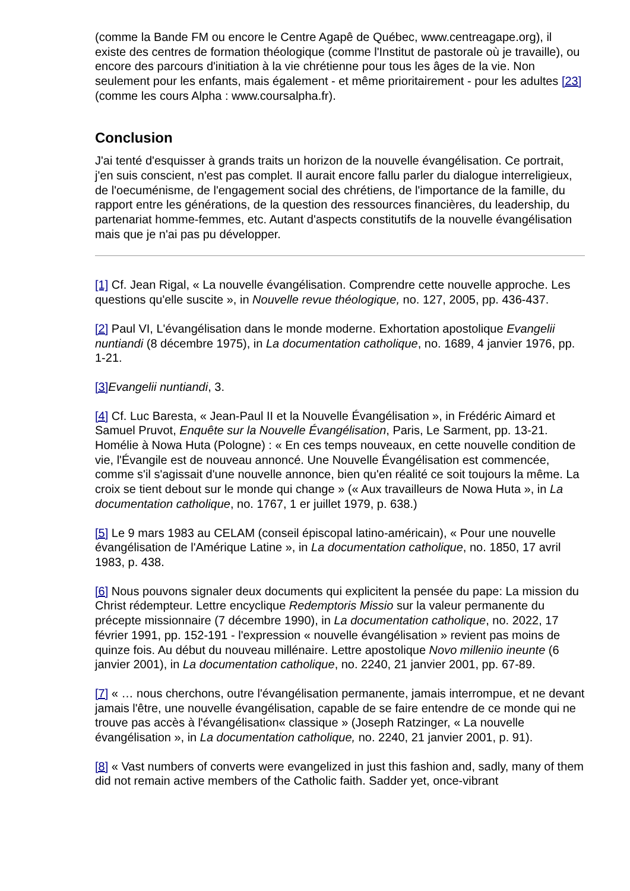(comme la Bande FM ou encore le Centre Agapê de Québec, www.centreagape.org), il existe des centres de formation théologique (comme l'Institut de pastorale où je travaille), ou encore des parcours d'initiation à la vie chrétienne pour tous les âges de la vie. Non seulement pour les enfants, mais également - et même prioritairement - pour les adultes [23] (comme les cours Alpha : www.coursalpha.fr).
Conclusion
J'ai tenté d'esquisser à grands traits un horizon de la nouvelle évangélisation. Ce portrait, j'en suis conscient, n'est pas complet. Il aurait encore fallu parler du dialogue interreligieux, de l'oecuménisme, de l'engagement social des chrétiens, de l'importance de la famille, du rapport entre les générations, de la question des ressources financières, du leadership, du partenariat homme-femmes, etc. Autant d'aspects constitutifs de la nouvelle évangélisation mais que je n'ai pas pu développer.
[1] Cf. Jean Rigal, « La nouvelle évangélisation. Comprendre cette nouvelle approche. Les questions qu'elle suscite », in Nouvelle revue théologique, no. 127, 2005, pp. 436-437.
[2] Paul VI, L'évangélisation dans le monde moderne. Exhortation apostolique Evangelii nuntiandi (8 décembre 1975), in La documentation catholique, no. 1689, 4 janvier 1976, pp. 1-21.
[3] Evangelii nuntiandi, 3.
[4] Cf. Luc Baresta, « Jean-Paul II et la Nouvelle Évangélisation », in Frédéric Aimard et Samuel Pruvot, Enquête sur la Nouvelle Évangélisation, Paris, Le Sarment, pp. 13-21. Homélie à Nowa Huta (Pologne) : « En ces temps nouveaux, en cette nouvelle condition de vie, l'Évangile est de nouveau annoncé. Une Nouvelle Évangélisation est commencée, comme s'il s'agissait d'une nouvelle annonce, bien qu'en réalité ce soit toujours la même. La croix se tient debout sur le monde qui change » (« Aux travailleurs de Nowa Huta », in La documentation catholique, no. 1767, 1 er juillet 1979, p. 638.)
[5] Le 9 mars 1983 au CELAM (conseil épiscopal latino-américain), « Pour une nouvelle évangélisation de l'Amérique Latine », in La documentation catholique, no. 1850, 17 avril 1983, p. 438.
[6] Nous pouvons signaler deux documents qui explicitent la pensée du pape: La mission du Christ rédempteur. Lettre encyclique Redemptoris Missio sur la valeur permanente du précepte missionnaire (7 décembre 1990), in La documentation catholique, no. 2022, 17 février 1991, pp. 152-191 - l'expression « nouvelle évangélisation » revient pas moins de quinze fois. Au début du nouveau millénaire. Lettre apostolique Novo milleniio ineunte (6 janvier 2001), in La documentation catholique, no. 2240, 21 janvier 2001, pp. 67-89.
[7] « … nous cherchons, outre l'évangélisation permanente, jamais interrompue, et ne devant jamais l'être, une nouvelle évangélisation, capable de se faire entendre de ce monde qui ne trouve pas accès à l'évangélisation« classique » (Joseph Ratzinger, « La nouvelle évangélisation », in La documentation catholique, no. 2240, 21 janvier 2001, p. 91).
[8] « Vast numbers of converts were evangelized in just this fashion and, sadly, many of them did not remain active members of the Catholic faith. Sadder yet, once-vibrant